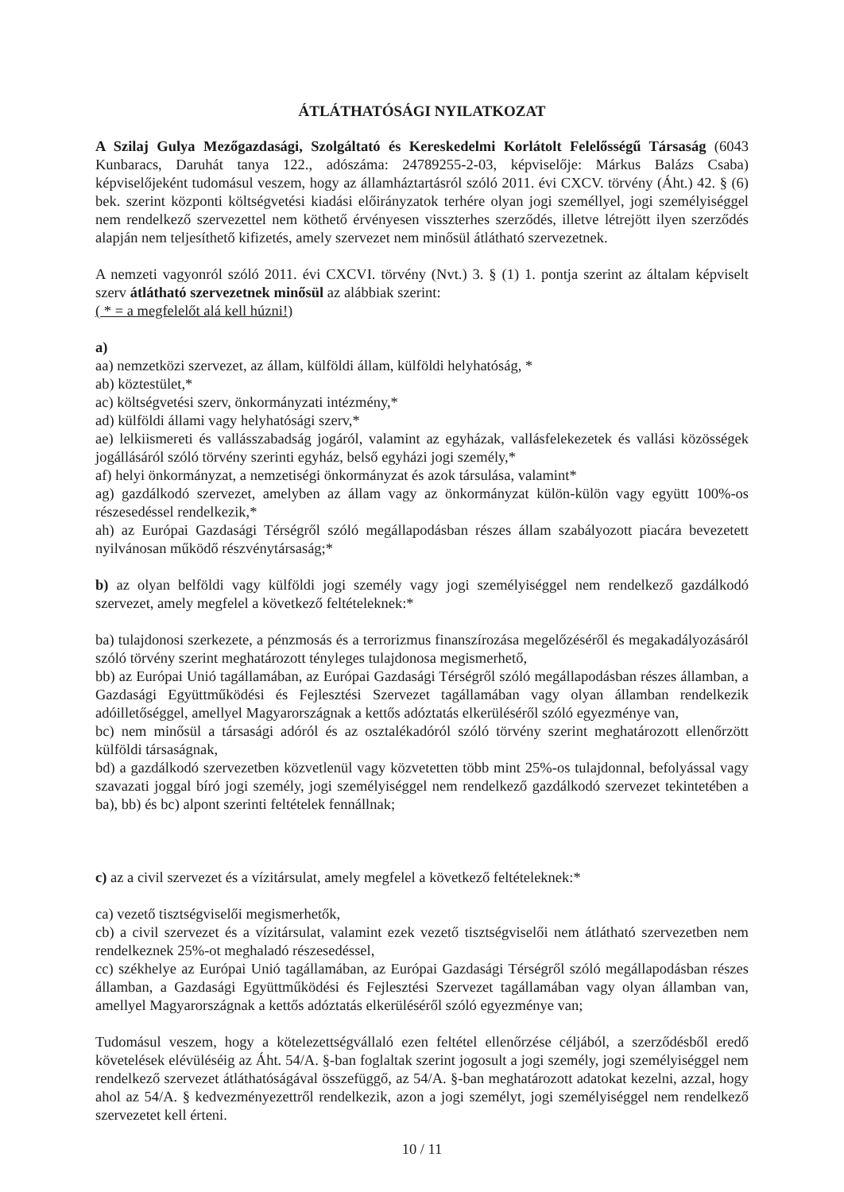ÁTLÁTHATÓSÁGI NYILATKOZAT
A Szilaj Gulya Mezőgazdasági, Szolgáltató és Kereskedelmi Korlátolt Felelősségű Társaság (6043 Kunbaracs, Daruhát tanya 122., adószáma: 24789255-2-03, képviselője: Márkus Balázs Csaba) képviselőjeként tudomásul veszem, hogy az államháztartásról szóló 2011. évi CXCV. törvény (Áht.) 42. § (6) bek. szerint központi költségvetési kiadási előirányzatok terhére olyan jogi személlyel, jogi személyiséggel nem rendelkező szervezettel nem köthető érvényesen visszterhes szerződés, illetve létrejött ilyen szerződés alapján nem teljesíthető kifizetés, amely szervezet nem minősül átlátható szervezetnek.
A nemzeti vagyonról szóló 2011. évi CXCVI. törvény (Nvt.) 3. § (1) 1. pontja szerint az általam képviselt szerv átlátható szervezetnek minősül az alábbiak szerint:
( * = a megfelelőt alá kell húzni!)
a)
aa) nemzetközi szervezet, az állam, külföldi állam, külföldi helyhatóság, *
ab) köztestület,*
ac) költségvetési szerv, önkormányzati intézmény,*
ad) külföldi állami vagy helyhatósági szerv,*
ae) lelkiismereti és vallásszabadság jogáról, valamint az egyházak, vallásfelekezetek és vallási közösségek jogállásáról szóló törvény szerinti egyház, belső egyházi jogi személy,*
af) helyi önkormányzat, a nemzetiségi önkormányzat és azok társulása, valamint*
ag) gazdálkodó szervezet, amelyben az állam vagy az önkormányzat külön-külön vagy együtt 100%-os részesedéssel rendelkezik,*
ah) az Európai Gazdasági Térségről szóló megállapodásban részes állam szabályozott piacára bevezetett nyilvánosan működő részvénytársaság;*
b) az olyan belföldi vagy külföldi jogi személy vagy jogi személyiséggel nem rendelkező gazdálkodó szervezet, amely megfelel a következő feltételeknek:*
ba) tulajdonosi szerkezete, a pénzmosás és a terrorizmus finanszírozása megelőzéséről és megakadályozásáról szóló törvény szerint meghatározott tényleges tulajdonosa megismerhető,
bb) az Európai Unió tagállamában, az Európai Gazdasági Térségről szóló megállapodásban részes államban, a Gazdasági Együttműködési és Fejlesztési Szervezet tagállamában vagy olyan államban rendelkezik adóilletőséggel, amellyel Magyarországnak a kettős adóztatás elkerüléséről szóló egyezménye van,
bc) nem minősül a társasági adóról és az osztalékadóról szóló törvény szerint meghatározott ellenőrzött külföldi társaságnak,
bd) a gazdálkodó szervezetben közvetlenül vagy közvetetten több mint 25%-os tulajdonnal, befolyással vagy szavazati joggal bíró jogi személy, jogi személyiséggel nem rendelkező gazdálkodó szervezet tekintetében a ba), bb) és bc) alpont szerinti feltételek fennállnak;
c) az a civil szervezet és a vízitársulat, amely megfelel a következő feltételeknek:*
ca) vezető tisztségviselői megismerhetők,
cb) a civil szervezet és a vízitársulat, valamint ezek vezető tisztségviselői nem átlátható szervezetben nem rendelkeznek 25%-ot meghaladó részesedéssel,
cc) székhelye az Európai Unió tagállamában, az Európai Gazdasági Térségről szóló megállapodásban részes államban, a Gazdasági Együttműködési és Fejlesztési Szervezet tagállamában vagy olyan államban van, amellyel Magyarországnak a kettős adóztatás elkerüléséről szóló egyezménye van;
Tudomásul veszem, hogy a kötelezettségvállaló ezen feltétel ellenőrzése céljából, a szerződésből eredő követelések elévüléséig az Áht. 54/A. §-ban foglaltak szerint jogosult a jogi személy, jogi személyiséggel nem rendelkező szervezet átláthatóságával összefüggő, az 54/A. §-ban meghatározott adatokat kezelni, azzal, hogy ahol az 54/A. § kedvezményezettről rendelkezik, azon a jogi személyt, jogi személyiséggel nem rendelkező szervezetet kell érteni.
10 / 11